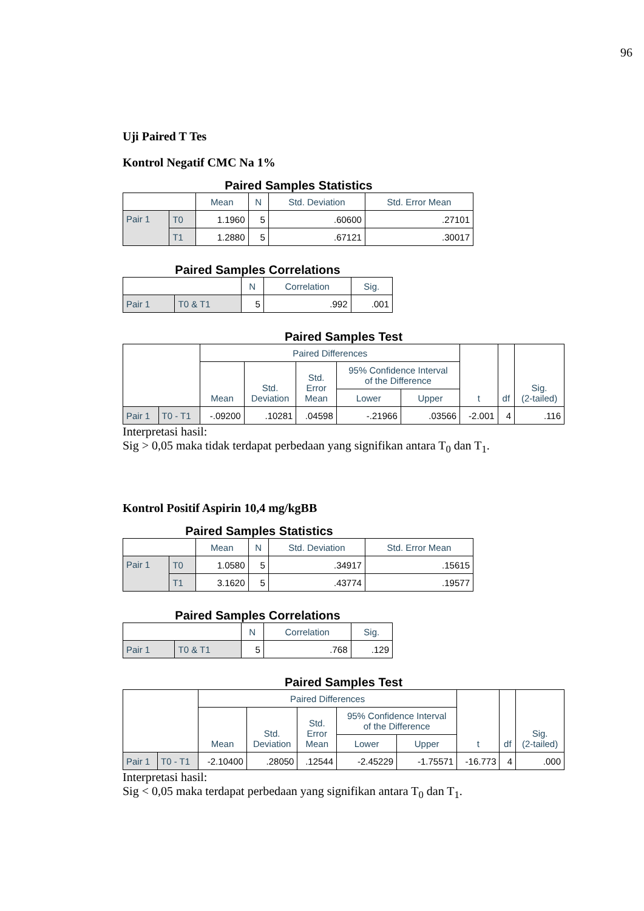96
Uji Paired T Tes
Kontrol Negatif CMC Na 1%
Paired Samples Statistics
| | | Mean | N | Std. Deviation | Std. Error Mean |
| --- | --- | --- | --- | --- | --- |
| Pair 1 | T0 | 1.1960 | 5 | .60600 | .27101 |
| | T1 | 1.2880 | 5 | .67121 | .30017 |
Paired Samples Correlations
| | | N | Correlation | Sig. |
| --- | --- | --- | --- | --- |
| Pair 1 | T0 & T1 | 5 | .992 | .001 |
Paired Samples Test
| | | Paired Differences | | | | | t | df | Sig. (2-tailed) |
| --- | --- | --- | --- | --- | --- | --- | --- | --- | --- |
| | | Mean | Std. Deviation | Std. Error Mean | 95% Confidence Interval of the Difference | | | | |
| | | | | | Lower | Upper | | | |
| Pair 1 | T0 - T1 | -.09200 | .10281 | .04598 | -.21966 | .03566 | -2.001 | 4 | .116 |
Interpretasi hasil:
Sig > 0,05 maka tidak terdapat perbedaan yang signifikan antara T<sub>0</sub> dan T<sub>1</sub>.
Kontrol Positif Aspirin 10,4 mg/kgBB
Paired Samples Statistics
| | | Mean | N | Std. Deviation | Std. Error Mean |
| --- | --- | --- | --- | --- | --- |
| Pair 1 | T0 | 1.0580 | 5 | .34917 | .15615 |
| | T1 | 3.1620 | 5 | .43774 | .19577 |
Paired Samples Correlations
| | | N | Correlation | Sig. |
| --- | --- | --- | --- | --- |
| Pair 1 | T0 & T1 | 5 | .768 | .129 |
Paired Samples Test
| | | Paired Differences | | | | | t | df | Sig. (2-tailed) |
| --- | --- | --- | --- | --- | --- | --- | --- | --- | --- |
| | | Mean | Std. Deviation | Std. Error Mean | 95% Confidence Interval of the Difference | | | | |
| | | | | | Lower | Upper | | | |
| Pair 1 | T0 - T1 | -2.10400 | .28050 | .12544 | -2.45229 | -1.75571 | -16.773 | 4 | .000 |
Interpretasi hasil:
Sig < 0,05 maka terdapat perbedaan yang signifikan antara T<sub>0</sub> dan T<sub>1</sub>.